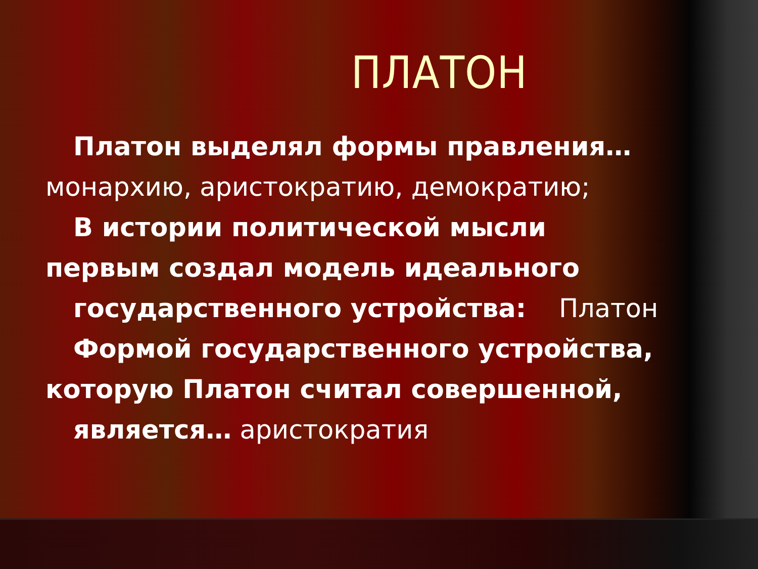ПЛАТОН
Платон выделял формы правления…
монархию, аристократию, демократию;
В истории политической мысли
первым создал модель идеального
государственного устройства: Платон
Формой государственного устройства,
которую Платон считал совершенной,
является… аристократия